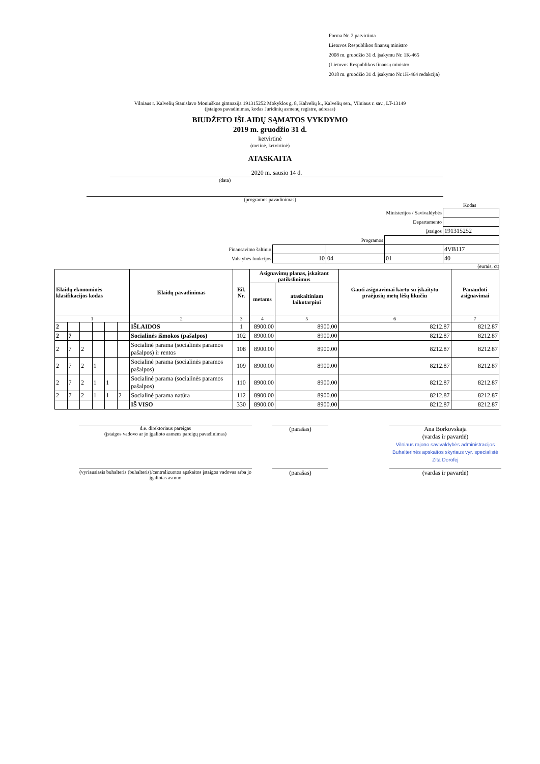Forma Nr. 2 patvirtinta
Lietuvos Respublikos finansų ministro
2008 m. gruodžio 31 d. įsakymu Nr. 1K-465
(Lietuvos Respublikos finansų ministro
2018 m. gruodžio 31 d. įsakymo Nr.1K-464 redakcija)
Vilniaus r. Kalvelių Stanislavo Moniuškos gimnazija 191315252 Mokyklos g. 8, Kalvelių k., Kalvelių sen., Vilniaus r. sav., LT-13149
(įstaigos pavadinimas, kodas Juridinių asmenų registre, adresas)
BIUDŽETO IŠLAIDŲ SĄMATOS VYKDYMO
2019 m. gruodžio 31 d.
ketvirtinė
(metinė, ketvirtinė)
ATASKAITA
2020 m. sausio 14 d.
(data)
(programos pavadinimas)
Kodas
| Ministerijos / Savivaldybės | | | | |
| Departamento | | | | |
| Įstaigos | | | | 191315252 |
| Programos | | | | |
| Finansavimo šaltinio | | | | 4VB117 |
| Valstybės funkcijos | 10 | 04 | 01 | 40 |
(eurais, ct)
| Išlaidų ekonominės klasifikacijos kodas | | | | | | Išlaidų pavadinimas | Eil. Nr. | Asignavimų planas, įskaitant patikslinimus | | Gauti asignavimai kartu su įskaitytu praėjusių metų lėšų likučiu | Panaudoti asignavimai |
| --- | --- | --- | --- | --- | --- | --- | --- | --- | --- | --- | --- |
| | | | | | | | | metams | ataskaitiniam laikotarpiui | | |
| 1 | | | | | | 2 | 3 | 4 | 5 | 6 | 7 |
| 2 | | | | | | IŠLAIDOS | 1 | 8900.00 | 8900.00 | 8212.87 | 8212.87 |
| 2 | 7 | | | | | Socialinės išmokos (pašalpos) | 102 | 8900.00 | 8900.00 | 8212.87 | 8212.87 |
| 2 | 7 | 2 | | | | Socialinė parama (socialinės paramos pašalpos) ir rentos | 108 | 8900.00 | 8900.00 | 8212.87 | 8212.87 |
| 2 | 7 | 2 | 1 | | | Socialinė parama (socialinės paramos pašalpos) | 109 | 8900.00 | 8900.00 | 8212.87 | 8212.87 |
| 2 | 7 | 2 | 1 | 1 | | Socialinė parama (socialinės paramos pašalpos) | 110 | 8900.00 | 8900.00 | 8212.87 | 8212.87 |
| 2 | 7 | 2 | 1 | 1 | 2 | Socialinė parama natūra | 112 | 8900.00 | 8900.00 | 8212.87 | 8212.87 |
| | | | | | | IŠ VISO | 330 | 8900.00 | 8900.00 | 8212.87 | 8212.87 |
d.e. direktoriaus pareigas
(įstaigos vadovo ar jo įgalioto asmens pareigų pavadinimas)
(parašas) Ana Borkovskaja
(vardas ir pavardė)
Vilniaus rajono savivaldybės administracijos Buhalterinės apskaitos skyriaus vyr. specialistė Zita Dorofej
(vyriausiasis buhalteris (buhalteris)/centralizuotos apskaitos įstaigos vadovas arba jo įgaliotas asmuo
(parašas) (vardas ir pavardė)